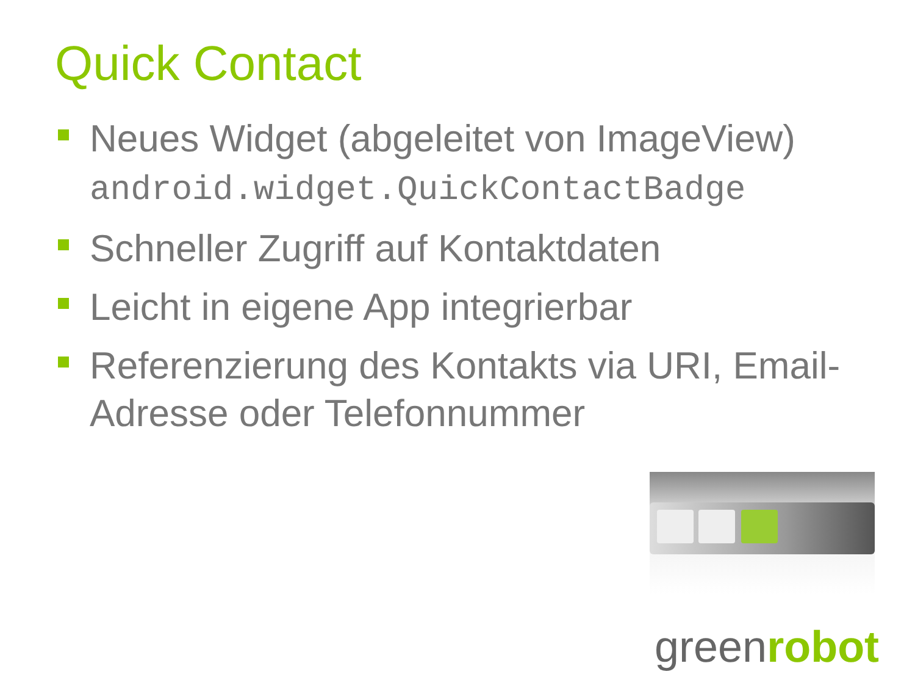Quick Contact
Neues Widget (abgeleitet von ImageView) android.widget.QuickContactBadge
Schneller Zugriff auf Kontaktdaten
Leicht in eigene App integrierbar
Referenzierung des Kontakts via URI, Email-Adresse oder Telefonnummer
greenrobot